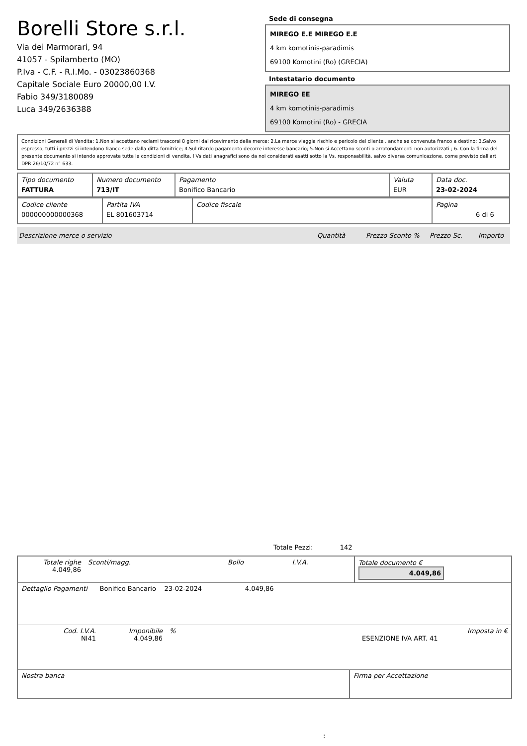Borelli Store s.r.l.
Via dei Marmorari, 94
41057 - Spilamberto (MO)
P.Iva - C.F. - R.I.Mo. - 03023860368
Capitale Sociale Euro 20000,00 I.V.
Fabio 349/3180089
Luca 349/2636388
Sede di consegna
MIREGO E.E MIREGO E.E
4 km komotinis-paradimis
69100 Komotini (Ro) (GRECIA)
Intestatario documento
MIREGO EE
4 km komotinis-paradimis
69100 Komotini (Ro) - GRECIA
Condizioni Generali di Vendita: 1.Non si accettano reclami trascorsi 8 giorni dal ricevimento della merce; 2.La merce viaggia rischio e pericolo del cliente , anche se convenuta franco a destino; 3.Salvo espresso, tutti i prezzi si intendono franco sede dalla ditta fornitrice; 4.Sul ritardo pagamento decorre interesse bancario; 5.Non si Accettano sconti o arrotondamenti non autorizzati ; 6. Con la firma del presente documento si intendo approvate tutte le condizioni di vendita. I Vs dati anagrafici sono da noi considerati esatti sotto la Vs. responsabilità, salvo diversa comunicazione, come previsto dall'art DPR 26/10/72 n° 633.
| Tipo documento FATTURA | Numero documento 713/IT | Pagamento Bonifico Bancario | Valuta EUR | Data doc. 23-02-2024 |
| Codice cliente 000000000000368 | Partita IVA EL 801603714 | Codice fiscale | Pagina 6 di 6 |
| Descrizione merce o servizio | Quantità | Prezzo Sconto % | Prezzo Sc. | Importo |
Totale Pezzi: 142
| Totale righe 4.049,86 | Sconti/magg. | Bollo | I.V.A. | Totale documento € 4.049,86 |
| Dettaglio Pagamenti Bonifico Bancario 23-02-2024 4.049,86 |
| Cod. I.V.A. NI41 | Imponibile 4.049,86 | % | ESENZIONE IVA ART. 41 | Imposta in € |
| Nostra banca | Firma per Accettazione |
: